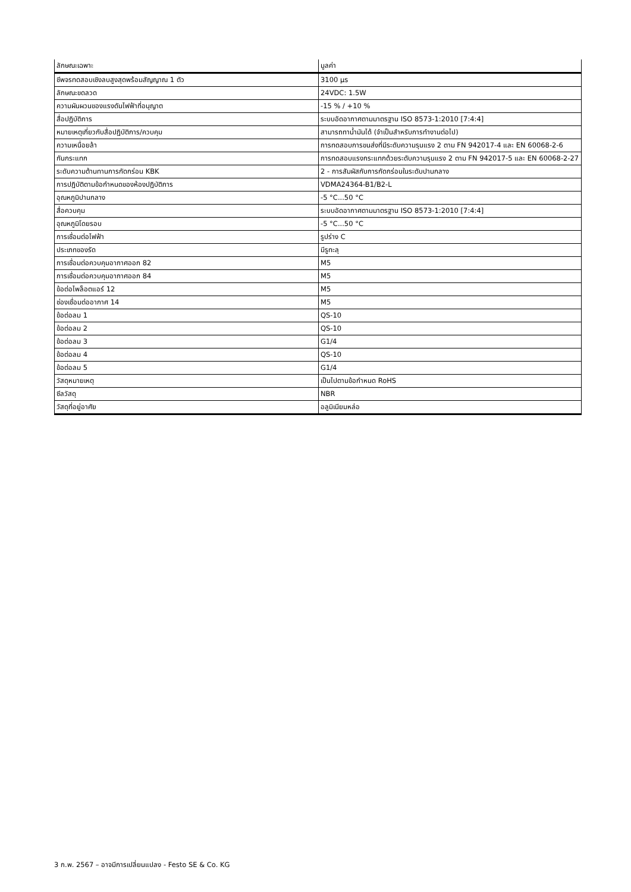| ลักษณะเฉพาะ | มูลค่า |
| --- | --- |
| ชีพจรทดสอบเชิงลบสูงสุดพร้อมสัญญาณ 1 ตัว | 3100 µs |
| ลักษณะขดลวด | 24VDC: 1.5W |
| ความผันผวนของแรงดันไฟฟ้าที่อนุญาต | -15 % / +10 % |
| สื่อปฏิบัติการ | ระบบอัดอากาศตามมาตรฐาน ISO 8573-1:2010 [7:4:4] |
| หมายเหตุเกี่ยวกับสื่อปฏิบัติการ/ควบคุม | สามารถทาน้ำมันได้ (จำเป็นสำหรับการทำงานต่อไป) |
| ความเหนื่อยล้า | การทดสอบการขนส่งที่มีระดับความรุนแรง 2 ตาม FN 942017-4 และ EN 60068-2-6 |
| กันกระแทก | การทดสอบแรงกระแทกด้วยระดับความรุนแรง 2 ตาม FN 942017-5 และ EN 60068-2-27 |
| ระดับความต้านทานการกัดกร่อน KBK | 2 - การสัมผัสกับการกัดกร่อนในระดับปานกลาง |
| การปฏิบัติตามข้อกำหนดของห้องปฏิบัติการ | VDMA24364-B1/B2-L |
| อุณหภูมิปานกลาง | -5 °C...50 °C |
| สื่อควบคุม | ระบบอัดอากาศตามมาตรฐาน ISO 8573-1:2010 [7:4:4] |
| อุณหภูมิโดยรอบ | -5 °C...50 °C |
| การเชื่อมต่อไฟฟ้า | รูปร่าง C |
| ประเภทของรัด | มีรูทะลุ |
| การเชื่อมต่อควบคุมอากาศออก 82 | M5 |
| การเชื่อมต่อควบคุมอากาศออก 84 | M5 |
| ข้อต่อไพล็อตแอร์ 12 | M5 |
| ช่องเชื่อมต่ออากาศ 14 | M5 |
| ข้อต่อลม 1 | QS-10 |
| ข้อต่อลม 2 | QS-10 |
| ข้อต่อลม 3 | G1/4 |
| ข้อต่อลม 4 | QS-10 |
| ข้อต่อลม 5 | G1/4 |
| วัสดุหมายเหตุ | เป็นไปตามข้อกำหนด RoHS |
| ซีลวัสดุ | NBR |
| วัสดุที่อยู่อาศัย | อลูมิเนียมหล่อ |
3 ก.พ. 2567 – อาจมีการเปลี่ยนแปลง - Festo SE & Co. KG